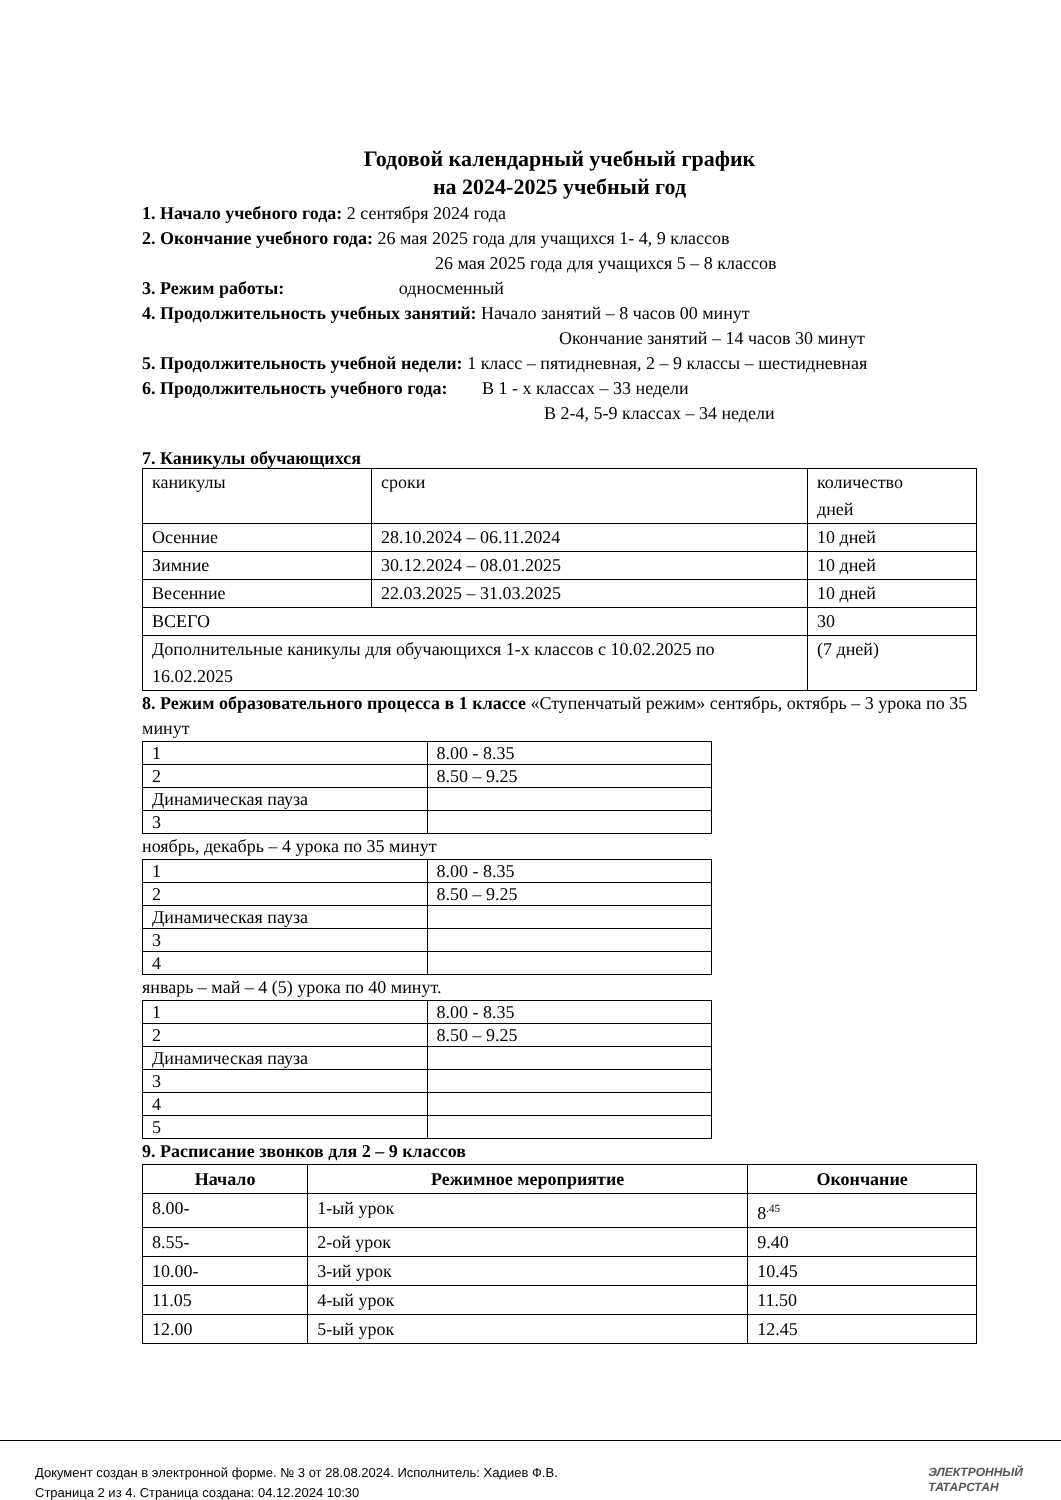Годовой календарный учебный график
на 2024-2025 учебный год
1. Начало учебного года: 2 сентября 2024 года
2. Окончание учебного года: 26 мая 2025 года для учащихся 1- 4, 9 классов
26 мая 2025 года для учащихся 5 – 8 классов
3. Режим работы: односменный
4. Продолжительность учебных занятий: Начало занятий – 8 часов 00 минут
Окончание занятий – 14 часов 30 минут
5. Продолжительность учебной недели: 1 класс – пятидневная, 2 – 9 классы – шестидневная
6. Продолжительность учебного года: В 1 - х классах – 33 недели
В 2-4, 5-9 классах – 34 недели
7. Каникулы обучающихся
| каникулы | сроки | количество дней |
| Осенние | 28.10.2024 – 06.11.2024 | 10 дней |
| Зимние | 30.12.2024 – 08.01.2025 | 10 дней |
| Весенние | 22.03.2025 – 31.03.2025 | 10 дней |
| ВСЕГО | | 30 |
| Дополнительные каникулы для обучающихся 1-х классов с 10.02.2025 по 16.02.2025 | | (7 дней) |
8. Режим образовательного процесса в 1 классе «Ступенчатый режим» сентябрь, октябрь – 3 урока по 35 минут
| 1 | 8.00 - 8.35 |
| 2 | 8.50 – 9.25 |
| Динамическая пауза | |
| 3 | |
ноябрь, декабрь – 4 урока по 35 минут
| 1 | 8.00 - 8.35 |
| 2 | 8.50 – 9.25 |
| Динамическая пауза | |
| 3 | |
| 4 | |
январь – май – 4 (5) урока по 40 минут.
| 1 | 8.00 - 8.35 |
| 2 | 8.50 – 9.25 |
| Динамическая пауза | |
| 3 | |
| 4 | |
| 5 | |
9. Расписание звонков для 2 – 9 классов
| Начало | Режимное мероприятие | Окончание |
| --- | --- | --- |
| 8.00- | 1-ый урок | 8<sup>.45</sup> |
| 8.55- | 2-ой урок | 9.40 |
| 10.00- | 3-ий урок | 10.45 |
| 11.05 | 4-ый урок | 11.50 |
| 12.00 | 5-ый урок | 12.45 |
Документ создан в электронной форме. № 3 от 28.08.2024. Исполнитель: Хадиев Ф.В.
Страница 2 из 4. Страница создана: 04.12.2024 10:30
ЭЛЕКТРОННЫЙ
ТАТАРСТАН